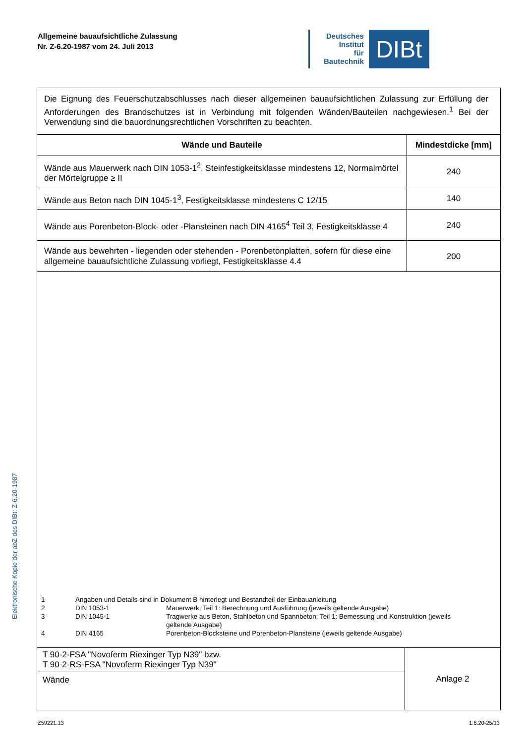Allgemeine bauaufsichtliche Zulassung
Nr. Z-6.20-1987 vom 24. Juli 2013
Deutsches
Institut
für
Bautechnik
DIBt
Elektronische Kopie der abZ des DIBt: Z-6.20-1987
Die Eignung des Feuerschutzabschlusses nach dieser allgemeinen bauaufsichtlichen Zulassung zur Erfüllung der Anforderungen des Brandschutzes ist in Verbindung mit folgenden Wänden/Bauteilen nachgewiesen.<sup>1</sup> Bei der Verwendung sind die bauordnungsrechtlichen Vorschriften zu beachten.
| Wände und Bauteile | Mindestdicke [mm] |
| --- | --- |
| Wände aus Mauerwerk nach DIN 1053-1<sup>2</sup>, Steinfestigkeitsklasse mindestens 12, Normalmörtel der Mörtelgruppe ≥ II | 240 |
| Wände aus Beton nach DIN 1045-1<sup>3</sup>, Festigkeitsklasse mindestens C 12/15 | 140 |
| Wände aus Porenbeton-Block- oder -Plansteinen nach DIN 4165<sup>4</sup> Teil 3, Festigkeitsklasse 4 | 240 |
| Wände aus bewehrten - liegenden oder stehenden - Porenbetonplatten, sofern für diese eine allgemeine bauaufsichtliche Zulassung vorliegt, Festigkeitsklasse 4.4 | 200 |
1 Angaben und Details sind in Dokument B hinterlegt und Bestandteil der Einbauanleitung
2 DIN 1053-1 Mauerwerk; Teil 1: Berechnung und Ausführung (jeweils geltende Ausgabe)
3 DIN 1045-1 Tragwerke aus Beton, Stahlbeton und Spannbeton; Teil 1: Bemessung und Konstruktion (jeweils geltende Ausgabe)
4 DIN 4165 Porenbeton-Blocksteine und Porenbeton-Plansteine (jeweils geltende Ausgabe)
T 90-2-FSA "Novoferm Riexinger Typ N39" bzw.
T 90-2-RS-FSA "Novoferm Riexinger Typ N39"
Wände
Anlage 2
Z59221.13 1.6.20-25/13